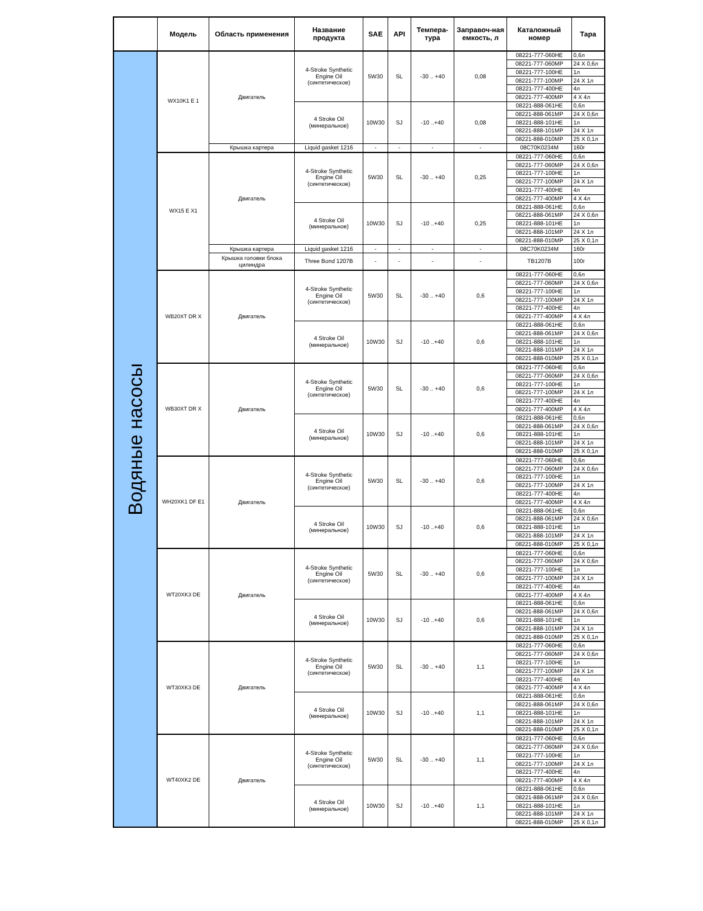| | Модель | Область применения | Название продукта | SAE | API | Темпера-тура | Заправоч-ная емкость, л | Каталожный номер | Тара |
| --- | --- | --- | --- | --- | --- | --- | --- | --- | --- |
| Водяные насосы | WX10K1 E 1 | Двигатель | 4-Stroke Synthetic Engine Oil (синтетическое) | 5W30 | SL | -30 .. +40 | 0,08 | 08221-777-060HE | 0,6л |
| | | | | | | | | 08221-777-060MP | 24 X 0,6л |
| | | | | | | | | 08221-777-100HE | 1л |
| | | | | | | | | 08221-777-100MP | 24 X 1л |
| | | | | | | | | 08221-777-400HE | 4л |
| | | | | | | | | 08221-777-400MP | 4 X 4л |
| | | | 4 Stroke Oil (минеральное) | 10W30 | SJ | -10 ..+40 | 0,08 | 08221-888-061HE | 0,6л |
| | | | | | | | | 08221-888-061MP | 24 X 0,6л |
| | | | | | | | | 08221-888-101HE | 1л |
| | | | | | | | | 08221-888-101MP | 24 X 1л |
| | | | | | | | | 08221-888-010MP | 25 X 0,1л |
| | | Крышка картера | Liquid gasket 1216 | - | - | - | - | 08C70K0234M | 160г |
| | WX15 E X1 | Двигатель | 4-Stroke Synthetic Engine Oil (синтетическое) | 5W30 | SL | -30 .. +40 | 0,25 | 08221-777-060HE | 0,6л |
| | | | | | | | | 08221-777-060MP | 24 X 0,6л |
| | | | | | | | | 08221-777-100HE | 1л |
| | | | | | | | | 08221-777-100MP | 24 X 1л |
| | | | | | | | | 08221-777-400HE | 4л |
| | | | | | | | | 08221-777-400MP | 4 X 4л |
| | | | 4 Stroke Oil (минеральное) | 10W30 | SJ | -10 ..+40 | 0,25 | 08221-888-061HE | 0,6л |
| | | | | | | | | 08221-888-061MP | 24 X 0,6л |
| | | | | | | | | 08221-888-101HE | 1л |
| | | | | | | | | 08221-888-101MP | 24 X 1л |
| | | | | | | | | 08221-888-010MP | 25 X 0,1л |
| | | Крышка картера | Liquid gasket 1216 | - | - | - | - | 08C70K0234M | 160г |
| | | Крышка головки блока цилиндра | Three Bond 1207B | - | - | - | - | TB1207B | 100г |
| | WB20XT DR X | Двигатель | 4-Stroke Synthetic Engine Oil (синтетическое) | 5W30 | SL | -30 .. +40 | 0,6 | 08221-777-060HE | 0,6л |
| | | | | | | | | 08221-777-060MP | 24 X 0,6л |
| | | | | | | | | 08221-777-100HE | 1л |
| | | | | | | | | 08221-777-100MP | 24 X 1л |
| | | | | | | | | 08221-777-400HE | 4л |
| | | | | | | | | 08221-777-400MP | 4 X 4л |
| | | | 4 Stroke Oil (минеральное) | 10W30 | SJ | -10 ..+40 | 0,6 | 08221-888-061HE | 0,6л |
| | | | | | | | | 08221-888-061MP | 24 X 0,6л |
| | | | | | | | | 08221-888-101HE | 1л |
| | | | | | | | | 08221-888-101MP | 24 X 1л |
| | | | | | | | | 08221-888-010MP | 25 X 0,1л |
| | WB30XT DR X | Двигатель | 4-Stroke Synthetic Engine Oil (синтетическое) | 5W30 | SL | -30 .. +40 | 0,6 | 08221-777-060HE | 0,6л |
| | | | | | | | | 08221-777-060MP | 24 X 0,6л |
| | | | | | | | | 08221-777-100HE | 1л |
| | | | | | | | | 08221-777-100MP | 24 X 1л |
| | | | | | | | | 08221-777-400HE | 4л |
| | | | | | | | | 08221-777-400MP | 4 X 4л |
| | | | 4 Stroke Oil (минеральное) | 10W30 | SJ | -10 ..+40 | 0,6 | 08221-888-061HE | 0,6л |
| | | | | | | | | 08221-888-061MP | 24 X 0,6л |
| | | | | | | | | 08221-888-101HE | 1л |
| | | | | | | | | 08221-888-101MP | 24 X 1л |
| | | | | | | | | 08221-888-010MP | 25 X 0,1л |
| | WH20XK1 DF E1 | Двигатель | 4-Stroke Synthetic Engine Oil (синтетическое) | 5W30 | SL | -30 .. +40 | 0,6 | 08221-777-060HE | 0,6л |
| | | | | | | | | 08221-777-060MP | 24 X 0,6л |
| | | | | | | | | 08221-777-100HE | 1л |
| | | | | | | | | 08221-777-100MP | 24 X 1л |
| | | | | | | | | 08221-777-400HE | 4л |
| | | | | | | | | 08221-777-400MP | 4 X 4л |
| | | | 4 Stroke Oil (минеральное) | 10W30 | SJ | -10 ..+40 | 0,6 | 08221-888-061HE | 0,6л |
| | | | | | | | | 08221-888-061MP | 24 X 0,6л |
| | | | | | | | | 08221-888-101HE | 1л |
| | | | | | | | | 08221-888-101MP | 24 X 1л |
| | | | | | | | | 08221-888-010MP | 25 X 0,1л |
| | WT20XK3 DE | Двигатель | 4-Stroke Synthetic Engine Oil (синтетическое) | 5W30 | SL | -30 .. +40 | 0,6 | 08221-777-060HE | 0,6л |
| | | | | | | | | 08221-777-060MP | 24 X 0,6л |
| | | | | | | | | 08221-777-100HE | 1л |
| | | | | | | | | 08221-777-100MP | 24 X 1л |
| | | | | | | | | 08221-777-400HE | 4л |
| | | | | | | | | 08221-777-400MP | 4 X 4л |
| | | | 4 Stroke Oil (минеральное) | 10W30 | SJ | -10 ..+40 | 0,6 | 08221-888-061HE | 0,6л |
| | | | | | | | | 08221-888-061MP | 24 X 0,6л |
| | | | | | | | | 08221-888-101HE | 1л |
| | | | | | | | | 08221-888-101MP | 24 X 1л |
| | | | | | | | | 08221-888-010MP | 25 X 0,1л |
| | WT30XK3 DE | Двигатель | 4-Stroke Synthetic Engine Oil (синтетическое) | 5W30 | SL | -30 .. +40 | 1,1 | 08221-777-060HE | 0,6л |
| | | | | | | | | 08221-777-060MP | 24 X 0,6л |
| | | | | | | | | 08221-777-100HE | 1л |
| | | | | | | | | 08221-777-100MP | 24 X 1л |
| | | | | | | | | 08221-777-400HE | 4л |
| | | | | | | | | 08221-777-400MP | 4 X 4л |
| | | | 4 Stroke Oil (минеральное) | 10W30 | SJ | -10 ..+40 | 1,1 | 08221-888-061HE | 0,6л |
| | | | | | | | | 08221-888-061MP | 24 X 0,6л |
| | | | | | | | | 08221-888-101HE | 1л |
| | | | | | | | | 08221-888-101MP | 24 X 1л |
| | | | | | | | | 08221-888-010MP | 25 X 0,1л |
| | WT40XK2 DE | Двигатель | 4-Stroke Synthetic Engine Oil (синтетическое) | 5W30 | SL | -30 .. +40 | 1,1 | 08221-777-060HE | 0,6л |
| | | | | | | | | 08221-777-060MP | 24 X 0,6л |
| | | | | | | | | 08221-777-100HE | 1л |
| | | | | | | | | 08221-777-100MP | 24 X 1л |
| | | | | | | | | 08221-777-400HE | 4л |
| | | | | | | | | 08221-777-400MP | 4 X 4л |
| | | | 4 Stroke Oil (минеральное) | 10W30 | SJ | -10 ..+40 | 1,1 | 08221-888-061HE | 0,6л |
| | | | | | | | | 08221-888-061MP | 24 X 0,6л |
| | | | | | | | | 08221-888-101HE | 1л |
| | | | | | | | | 08221-888-101MP | 24 X 1л |
| | | | | | | | | 08221-888-010MP | 25 X 0,1л |